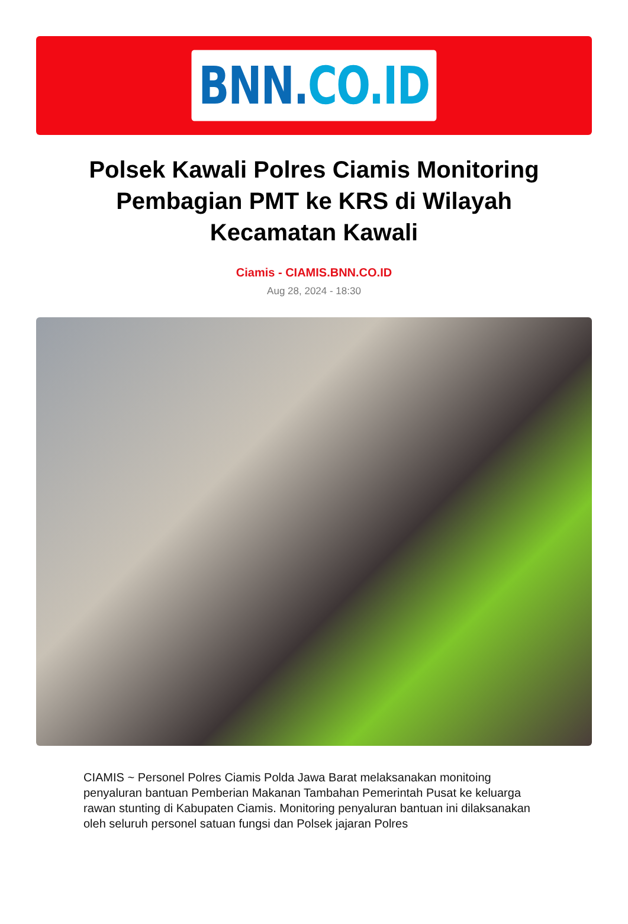BNN.CO.ID
Polsek Kawali Polres Ciamis Monitoring Pembagian PMT ke KRS di Wilayah Kecamatan Kawali
Ciamis - CIAMIS.BNN.CO.ID
Aug 28, 2024 - 18:30
CIAMIS ~ Personel Polres Ciamis Polda Jawa Barat melaksanakan monitoing penyaluran bantuan Pemberian Makanan Tambahan Pemerintah Pusat ke keluarga rawan stunting di Kabupaten Ciamis. Monitoring penyaluran bantuan ini dilaksanakan oleh seluruh personel satuan fungsi dan Polsek jajaran Polres